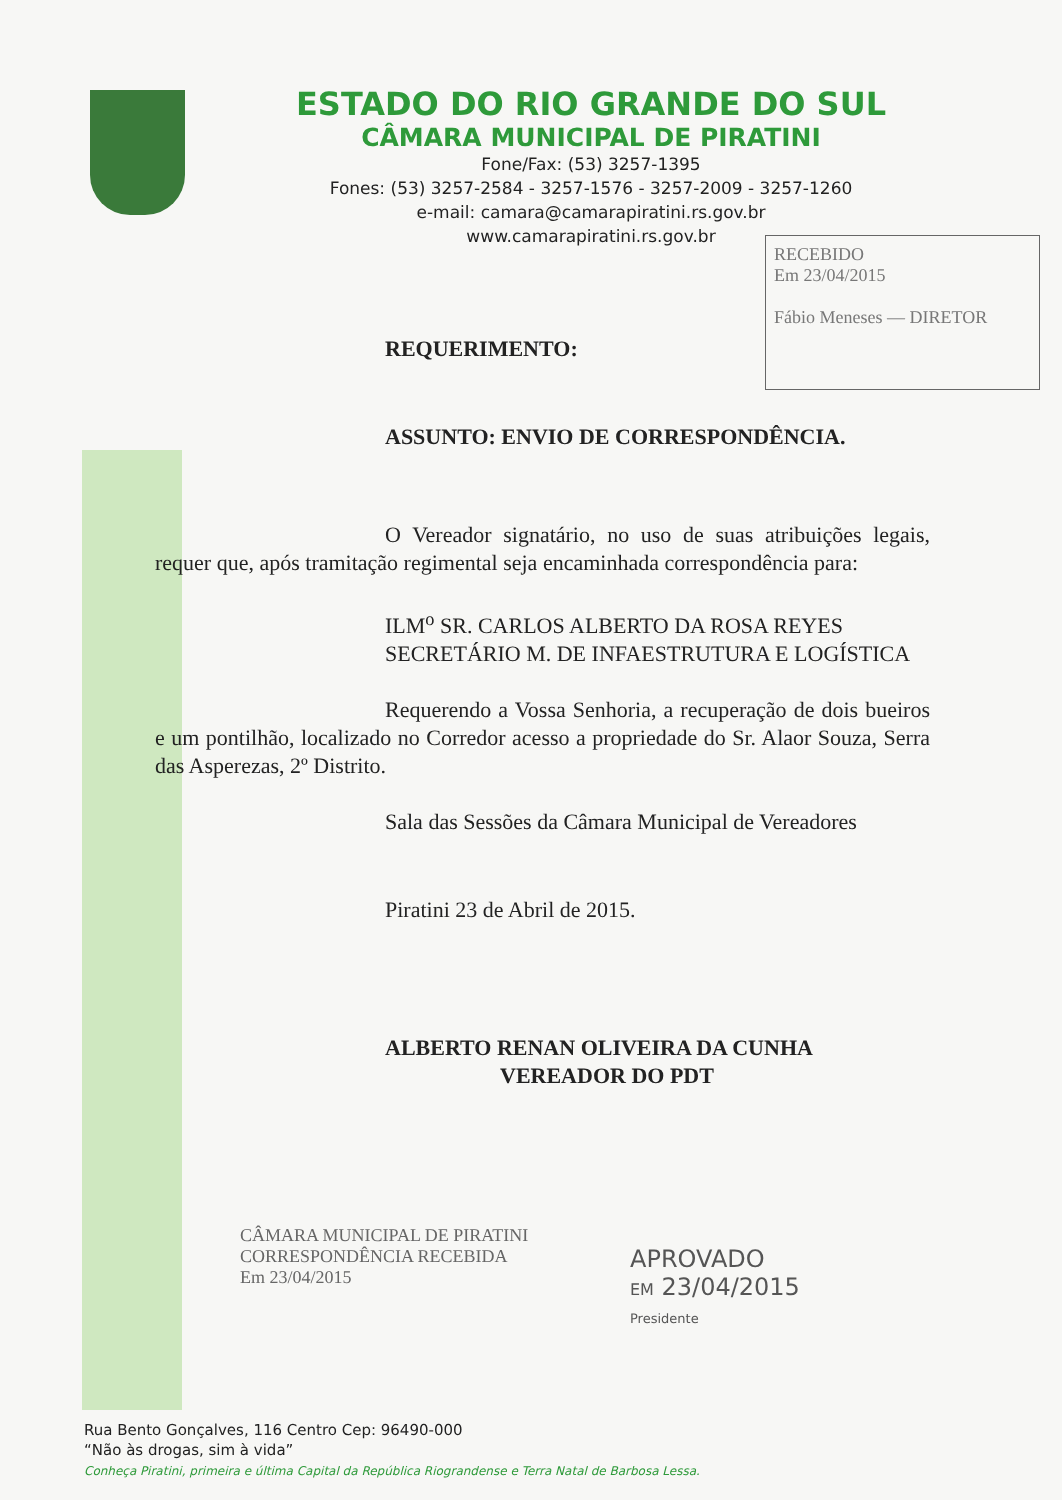ESTADO DO RIO GRANDE DO SUL
CÂMARA MUNICIPAL DE PIRATINI
Fone/Fax: (53) 3257-1395
Fones: (53) 3257-2584 - 3257-1576 - 3257-2009 - 3257-1260
e-mail: camara@camarapiratini.rs.gov.br
www.camarapiratini.rs.gov.br
RECEBIDO
Em 23/04/2015
Fábio Meneses — DIRETOR
REQUERIMENTO:
ASSUNTO: ENVIO DE CORRESPONDÊNCIA.
O Vereador signatário, no uso de suas atribuições legais, requer que, após tramitação regimental seja encaminhada correspondência para:
ILM<sup>o</sup> SR. CARLOS ALBERTO DA ROSA REYES
SECRETÁRIO M. DE INFAESTRUTURA E LOGÍSTICA
Requerendo a Vossa Senhoria, a recuperação de dois bueiros e um pontilhão, localizado no Corredor acesso a propriedade do Sr. Alaor Souza, Serra das Asperezas, 2º Distrito.
Sala das Sessões da Câmara Municipal de Vereadores
Piratini 23 de Abril de 2015.
ALBERTO RENAN OLIVEIRA DA CUNHA
VEREADOR DO PDT
CÂMARA MUNICIPAL DE PIRATINI
CORRESPONDÊNCIA RECEBIDA
Em 23/04/2015
APROVADO
EM 23/04/2015
Presidente
Rua Bento Gonçalves, 116 Centro Cep: 96490-000
“Não às drogas, sim à vida”
Conheça Piratini, primeira e última Capital da República Riograndense e Terra Natal de Barbosa Lessa.